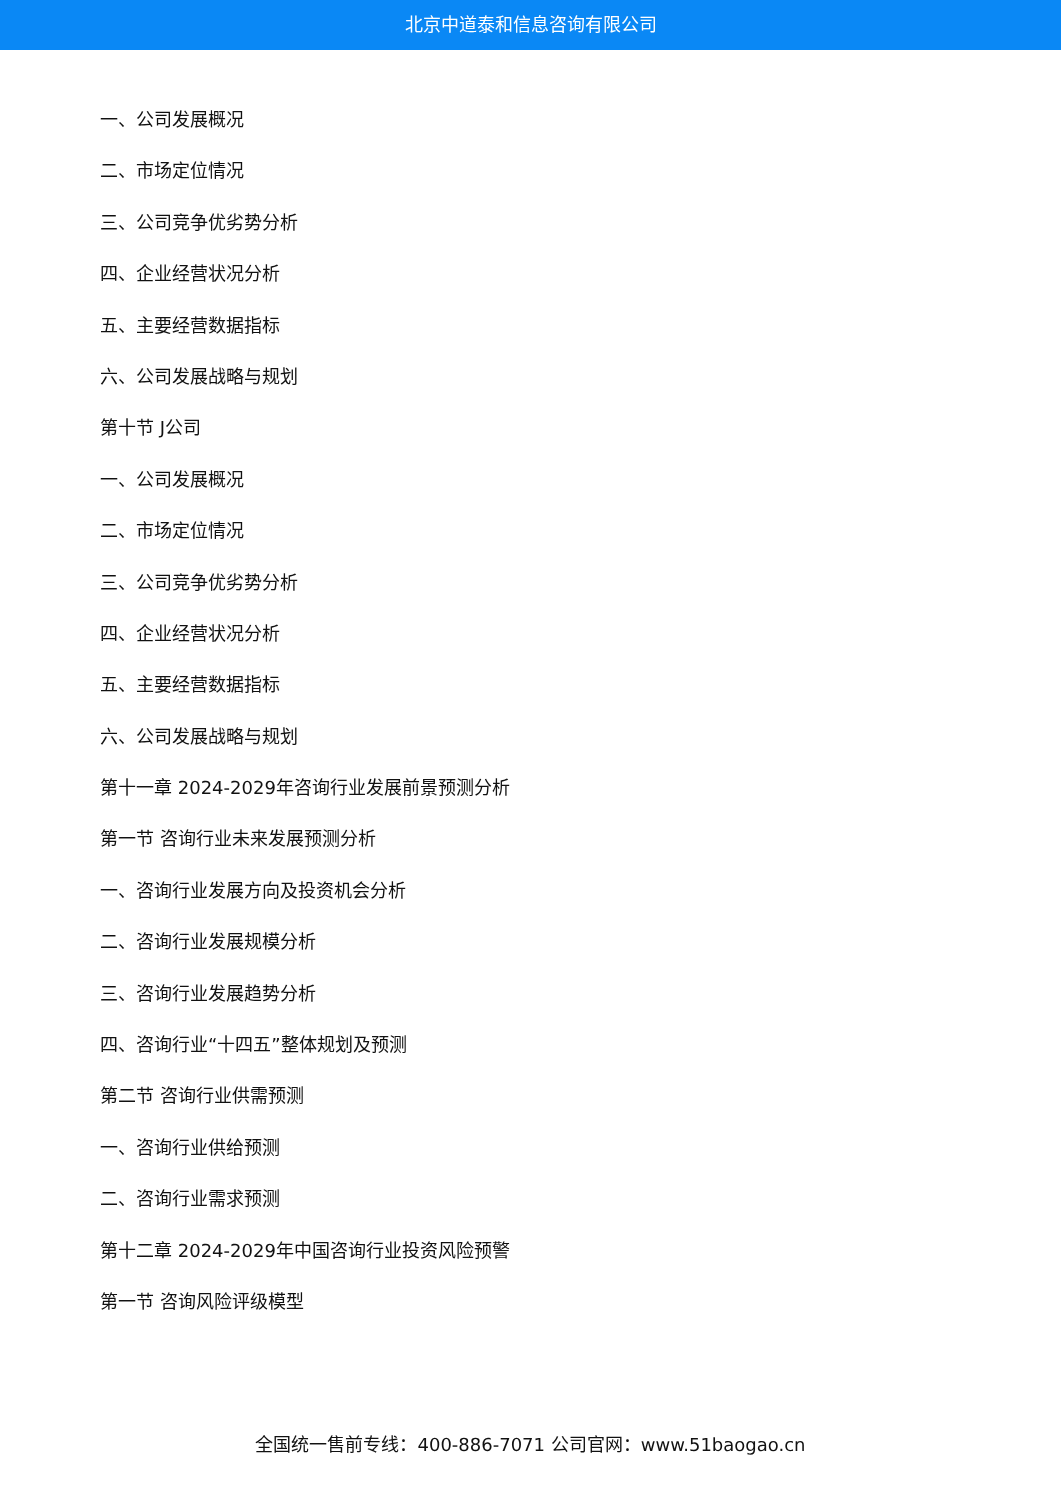北京中道泰和信息咨询有限公司
一、公司发展概况
二、市场定位情况
三、公司竞争优劣势分析
四、企业经营状况分析
五、主要经营数据指标
六、公司发展战略与规划
第十节 J公司
一、公司发展概况
二、市场定位情况
三、公司竞争优劣势分析
四、企业经营状况分析
五、主要经营数据指标
六、公司发展战略与规划
第十一章 2024-2029年咨询行业发展前景预测分析
第一节 咨询行业未来发展预测分析
一、咨询行业发展方向及投资机会分析
二、咨询行业发展规模分析
三、咨询行业发展趋势分析
四、咨询行业“十四五”整体规划及预测
第二节 咨询行业供需预测
一、咨询行业供给预测
二、咨询行业需求预测
第十二章 2024-2029年中国咨询行业投资风险预警
第一节 咨询风险评级模型
全国统一售前专线：400-886-7071 公司官网：www.51baogao.cn